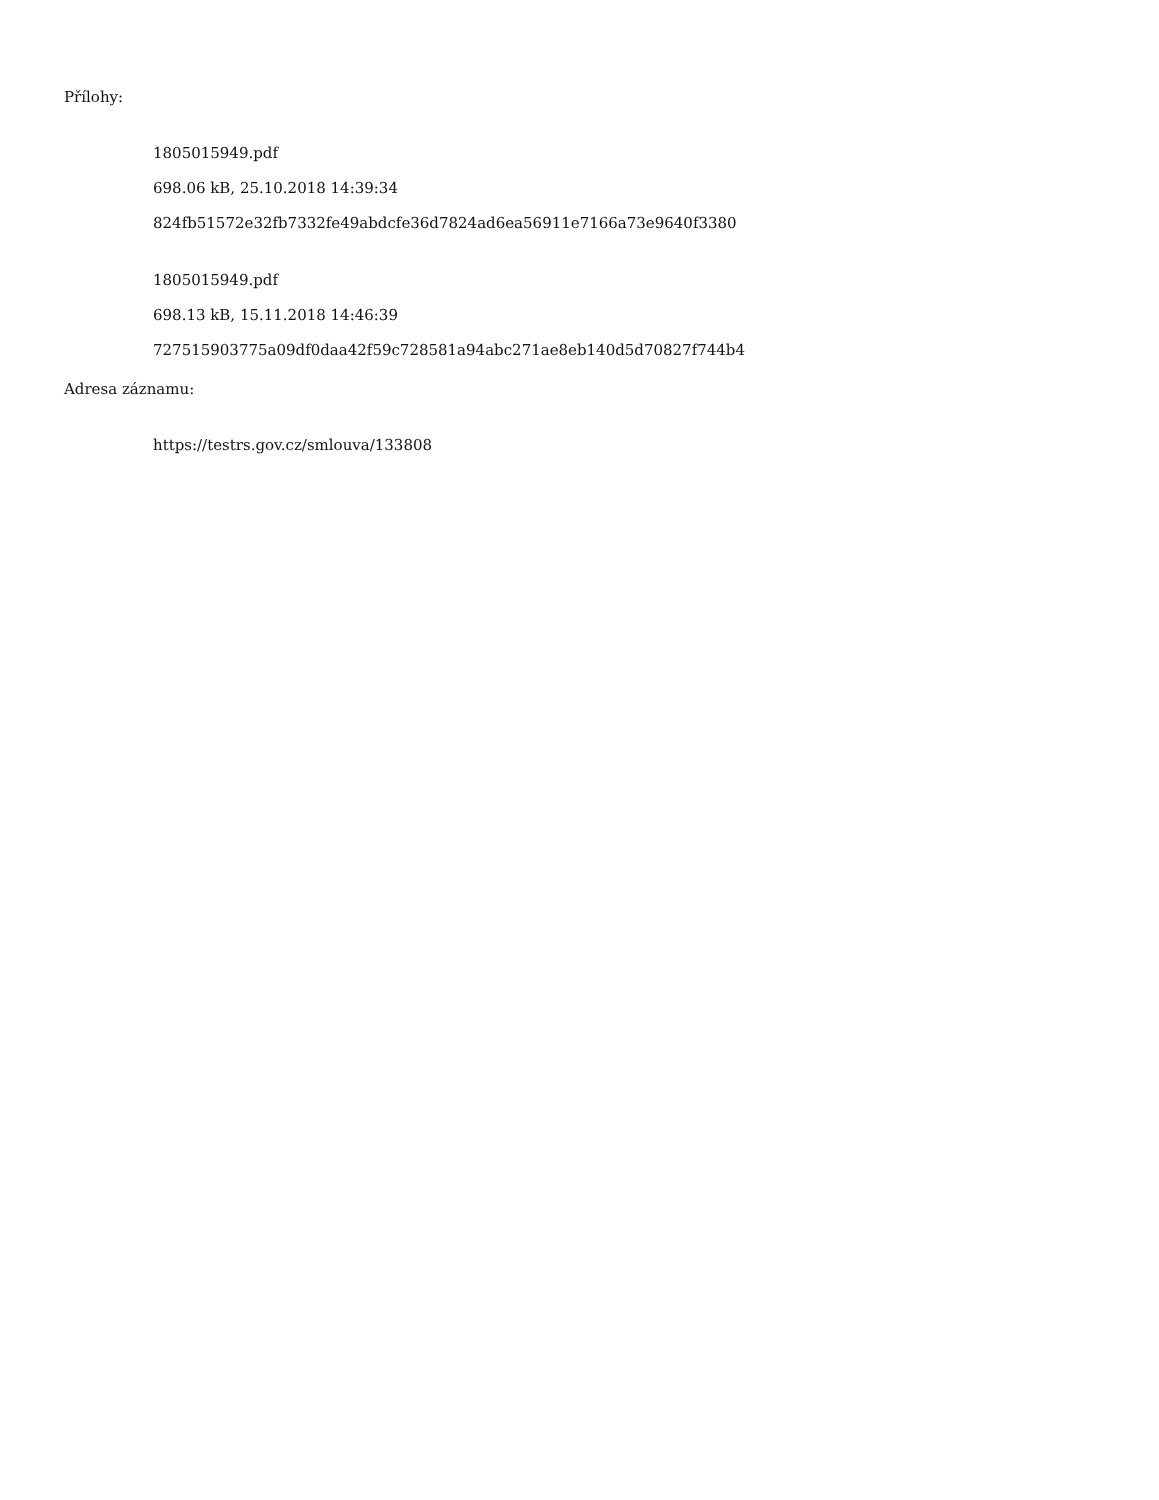Přílohy:
1805015949.pdf
698.06 kB, 25.10.2018 14:39:34
824fb51572e32fb7332fe49abdcfe36d7824ad6ea56911e7166a73e9640f3380
1805015949.pdf
698.13 kB, 15.11.2018 14:46:39
727515903775a09df0daa42f59c728581a94abc271ae8eb140d5d70827f744b4
Adresa záznamu:
https://testrs.gov.cz/smlouva/133808